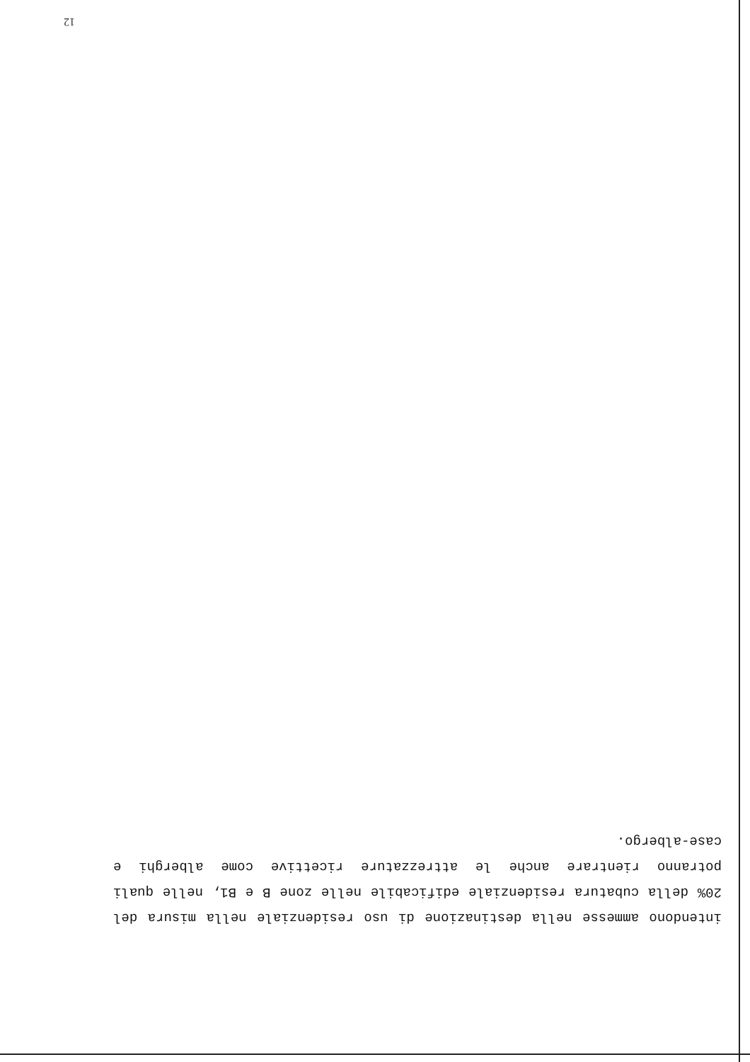12
intendono ammesse nella destinazione di uso residenziale nella misura del
20% della cubatura residenziale edificabile nelle zone B e B1, nelle quali
potranno rientrare anche le attrezzature ricettive come alberghi e
case-albergo.